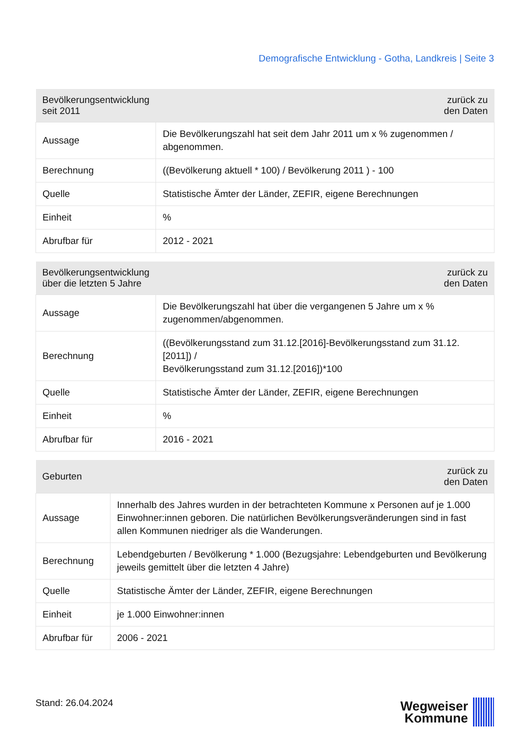Demografische Entwicklung - Gotha, Landkreis | Seite 3
| Bevölkerungsentwicklung seit 2011 | zurück zu den Daten |
| --- | --- |
| Aussage | Die Bevölkerungszahl hat seit dem Jahr 2011 um x % zugenommen / abgenommen. |
| Berechnung | ((Bevölkerung aktuell * 100) / Bevölkerung 2011 ) - 100 |
| Quelle | Statistische Ämter der Länder, ZEFIR, eigene Berechnungen |
| Einheit | % |
| Abrufbar für | 2012 - 2021 |
| Bevölkerungsentwicklung über die letzten 5 Jahre | zurück zu den Daten |
| --- | --- |
| Aussage | Die Bevölkerungszahl hat über die vergangenen 5 Jahre um x % zugenommen/abgenommen. |
| Berechnung | ((Bevölkerungsstand zum 31.12.[2016]-Bevölkerungsstand zum 31.12.[2011]) / Bevölkerungsstand zum 31.12.[2016])*100 |
| Quelle | Statistische Ämter der Länder, ZEFIR, eigene Berechnungen |
| Einheit | % |
| Abrufbar für | 2016 - 2021 |
| Geburten | zurück zu den Daten |
| --- | --- |
| Aussage | Innerhalb des Jahres wurden in der betrachteten Kommune x Personen auf je 1.000 Einwohner:innen geboren. Die natürlichen Bevölkerungsveränderungen sind in fast allen Kommunen niedriger als die Wanderungen. |
| Berechnung | Lebendgeburten / Bevölkerung * 1.000 (Bezugsjahre: Lebendgeburten und Bevölkerung jeweils gemittelt über die letzten 4 Jahre) |
| Quelle | Statistische Ämter der Länder, ZEFIR, eigene Berechnungen |
| Einheit | je 1.000 Einwohner:innen |
| Abrufbar für | 2006 - 2021 |
Stand: 26.04.2024
Wegweiser
Kommune